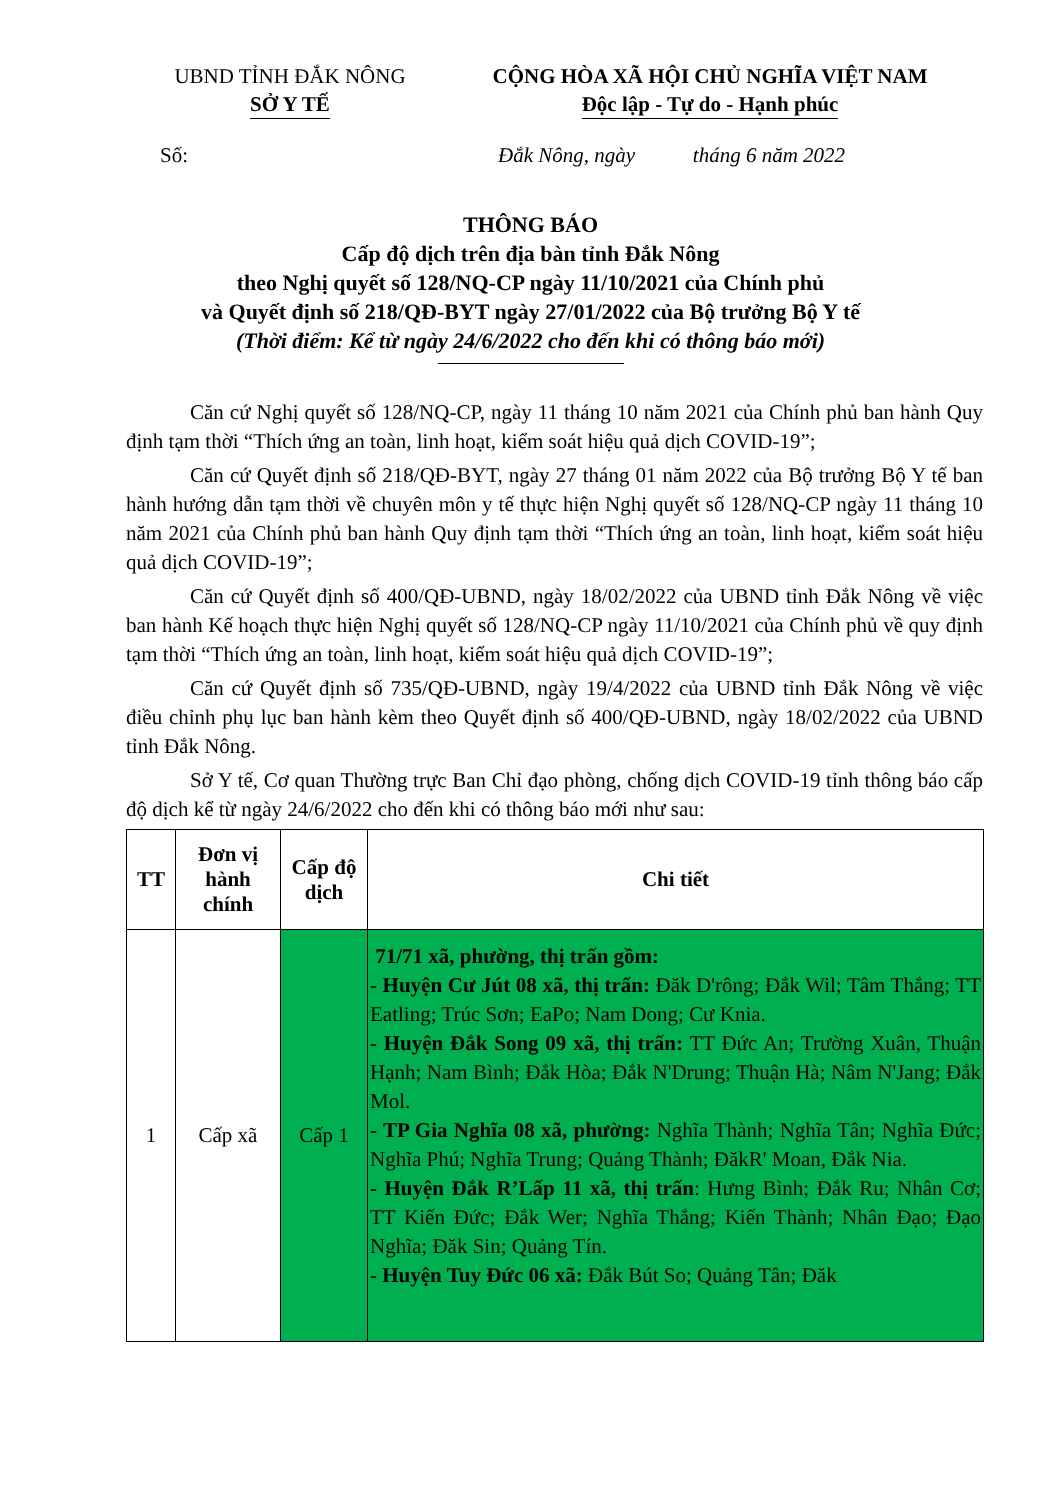UBND TỈNH ĐẮK NÔNG
SỞ Y TẾ
CỘNG HÒA XÃ HỘI CHỦ NGHĨA VIỆT NAM
Độc lập - Tự do - Hạnh phúc
Số: Đắk Nông, ngày tháng 6 năm 2022
THÔNG BÁO
Cấp độ dịch trên địa bàn tỉnh Đắk Nông
theo Nghị quyết số 128/NQ-CP ngày 11/10/2021 của Chính phủ
và Quyết định số 218/QĐ-BYT ngày 27/01/2022 của Bộ trưởng Bộ Y tế
(Thời điểm: Kể từ ngày 24/6/2022 cho đến khi có thông báo mới)
Căn cứ Nghị quyết số 128/NQ-CP, ngày 11 tháng 10 năm 2021 của Chính phủ ban hành Quy định tạm thời “Thích ứng an toàn, linh hoạt, kiểm soát hiệu quả dịch COVID-19”;
Căn cứ Quyết định số 218/QĐ-BYT, ngày 27 tháng 01 năm 2022 của Bộ trưởng Bộ Y tế ban hành hướng dẫn tạm thời về chuyên môn y tế thực hiện Nghị quyết số 128/NQ-CP ngày 11 tháng 10 năm 2021 của Chính phủ ban hành Quy định tạm thời “Thích ứng an toàn, linh hoạt, kiểm soát hiệu quả dịch COVID-19”;
Căn cứ Quyết định số 400/QĐ-UBND, ngày 18/02/2022 của UBND tỉnh Đắk Nông về việc ban hành Kế hoạch thực hiện Nghị quyết số 128/NQ-CP ngày 11/10/2021 của Chính phủ về quy định tạm thời “Thích ứng an toàn, linh hoạt, kiểm soát hiệu quả dịch COVID-19”;
Căn cứ Quyết định số 735/QĐ-UBND, ngày 19/4/2022 của UBND tỉnh Đắk Nông về việc điều chỉnh phụ lục ban hành kèm theo Quyết định số 400/QĐ-UBND, ngày 18/02/2022 của UBND tỉnh Đắk Nông.
Sở Y tế, Cơ quan Thường trực Ban Chỉ đạo phòng, chống dịch COVID-19 tỉnh thông báo cấp độ dịch kể từ ngày 24/6/2022 cho đến khi có thông báo mới như sau:
| TT | Đơn vị hành chính | Cấp độ dịch | Chi tiết |
| --- | --- | --- | --- |
| 1 | Cấp xã | Cấp 1 | 71/71 xã, phường, thị trấn gồm: - Huyện Cư Jút 08 xã, thị trấn: Đăk D'rông; Đắk Wil; Tâm Thắng; TT Eatling; Trúc Sơn; EaPo; Nam Dong; Cư Knia. - Huyện Đắk Song 09 xã, thị trấn: TT Đức An; Trường Xuân, Thuận Hạnh; Nam Bình; Đắk Hòa; Đắk N'Drung; Thuận Hà; Nâm N'Jang; Đắk Mol. - TP Gia Nghĩa 08 xã, phường: Nghĩa Thành; Nghĩa Tân; Nghĩa Đức; Nghĩa Phú; Nghĩa Trung; Quảng Thành; ĐăkR' Moan, Đắk Nia. - Huyện Đắk R’Lấp 11 xã, thị trấn : Hưng Bình; Đắk Ru; Nhân Cơ; TT Kiến Đức; Đắk Wer; Nghĩa Thắng; Kiến Thành; Nhân Đạo; Đạo Nghĩa; Đăk Sin; Quảng Tín. - Huyện Tuy Đức 06 xã: Đắk Bút So; Quảng Tân; Đăk |